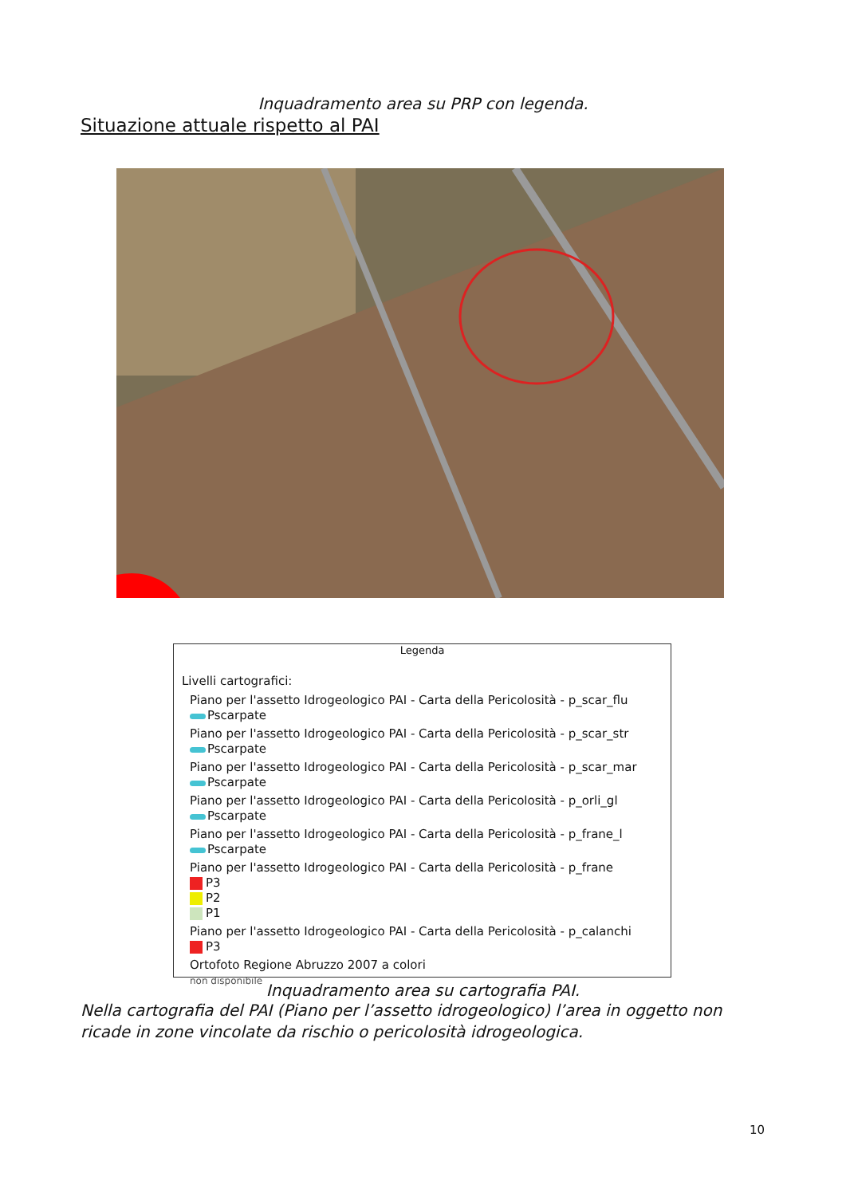Inquadramento area su PRP con legenda.
Situazione attuale rispetto al PAI
Legenda
Livelli cartografici:
Piano per l'assetto Idrogeologico PAI - Carta della Pericolosità - p_scar_flu
Pscarpate
Piano per l'assetto Idrogeologico PAI - Carta della Pericolosità - p_scar_str
Pscarpate
Piano per l'assetto Idrogeologico PAI - Carta della Pericolosità - p_scar_mar
Pscarpate
Piano per l'assetto Idrogeologico PAI - Carta della Pericolosità - p_orli_gl
Pscarpate
Piano per l'assetto Idrogeologico PAI - Carta della Pericolosità - p_frane_l
Pscarpate
Piano per l'assetto Idrogeologico PAI - Carta della Pericolosità - p_frane
P3
P2
P1
Piano per l'assetto Idrogeologico PAI - Carta della Pericolosità - p_calanchi
P3
Ortofoto Regione Abruzzo 2007 a colori
non disponibile
Inquadramento area su cartografia PAI.
Nella cartografia del PAI (Piano per l’assetto idrogeologico) l’area in oggetto non ricade in zone vincolate da rischio o pericolosità idrogeologica.
10